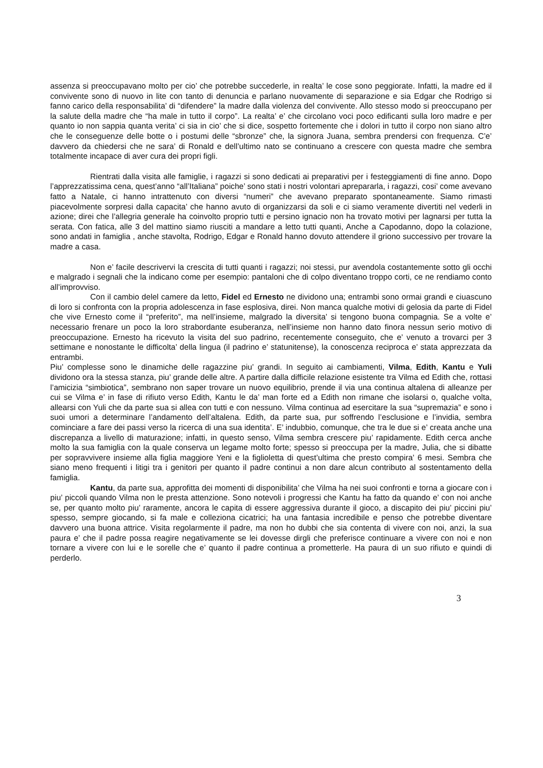assenza si preoccupavano molto per cio’ che potrebbe succederle, in realta’ le cose sono peggiorate. Infatti, la madre ed il convivente sono di nuovo in lite con tanto di denuncia e parlano nuovamente di separazione e sia Edgar che Rodrigo si fanno carico della responsabilita’ di “difendere” la madre dalla violenza del convivente. Allo stesso modo si preoccupano per la salute della madre che “ha male in tutto il corpo”. La realta’ e’ che circolano voci poco edificanti sulla loro madre e per quanto io non sappia quanta verita’ ci sia in cio’ che si dice, sospetto fortemente che i dolori in tutto il corpo non siano altro che le conseguenze delle botte o i postumi delle “sbronze” che, la signora Juana, sembra prendersi con frequenza. C’e’ davvero da chiedersi che ne sara’ di Ronald e dell’ultimo nato se continuano a crescere con questa madre che sembra totalmente incapace di aver cura dei propri figli.
Rientrati dalla visita alle famiglie, i ragazzi si sono dedicati ai preparativi per i festeggiamenti di fine anno. Dopo l’apprezzatissima cena, quest’anno “all’Italiana” poiche’ sono stati i nostri volontari aprepararla, i ragazzi, cosi’ come avevano fatto a Natale, ci hanno intrattenuto con diversi “numeri” che avevano preparato spontaneamente. Siamo rimasti piacevolmente sorpresi dalla capacita’ che hanno avuto di organizzarsi da soli e ci siamo veramente divertiti nel vederli in azione; direi che l’allegria generale ha coinvolto proprio tutti e persino ignacio non ha trovato motivi per lagnarsi per tutta la serata. Con fatica, alle 3 del mattino siamo riusciti a mandare a letto tutti quanti, Anche a Capodanno, dopo la colazione, sono andati in famiglia , anche stavolta, Rodrigo, Edgar e Ronald hanno dovuto attendere il griono successivo per trovare la madre a casa.
Non e’ facile descrivervi la crescita di tutti quanti i ragazzi; noi stessi, pur avendola costantemente sotto gli occhi e malgrado i segnali che la indicano come per esempio: pantaloni che di colpo diventano troppo corti, ce ne rendiamo conto all’improvviso.
Con il cambio delel camere da letto, Fidel ed Ernesto ne dividono una; entrambi sono ormai grandi e ciuascuno di loro si confronta con la propria adolescenza in fase esplosiva, direi. Non manca qualche motivi di gelosia da parte di Fidel che vive Ernesto come il “preferito”, ma nell’insieme, malgrado la diversita’ si tengono buona compagnia. Se a volte e’ necessario frenare un poco la loro strabordante esuberanza, nell’insieme non hanno dato finora nessun serio motivo di preoccupazione. Ernesto ha ricevuto la visita del suo padrino, recentemente conseguito, che e’ venuto a trovarci per 3 settimane e nonostante le difficolta’ della lingua (il padrino e’ statunitense), la conoscenza reciproca e’ stata apprezzata da entrambi.
Piu’ complesse sono le dinamiche delle ragazzine piu’ grandi. In seguito ai cambiamenti, Vilma, Edith, Kantu e Yuli dividono ora la stessa stanza, piu’ grande delle altre. A partire dalla difficile relazione esistente tra Vilma ed Edith che, rottasi l’amicizia “simbiotica”, sembrano non saper trovare un nuovo equilibrio, prende il via una continua altalena di alleanze per cui se Vilma e’ in fase di rifiuto verso Edith, Kantu le da’ man forte ed a Edith non rimane che isolarsi o, qualche volta, allearsi con Yuli che da parte sua si allea con tutti e con nessuno. Vilma continua ad esercitare la sua “supremazia” e sono i suoi umori a determinare l’andamento dell’altalena. Edith, da parte sua, pur soffrendo l’esclusione e l’invidia, sembra cominciare a fare dei passi verso la ricerca di una sua identita’. E’ indubbio, comunque, che tra le due si e’ creata anche una discrepanza a livello di maturazione; infatti, in questo senso, Vilma sembra crescere piu’ rapidamente. Edith cerca anche molto la sua famiglia con la quale conserva un legame molto forte; spesso si preoccupa per la madre, Julia, che si dibatte per sopravvivere insieme alla figlia maggiore Yeni e la figlioletta di quest’ultima che presto compira’ 6 mesi. Sembra che siano meno frequenti i litigi tra i genitori per quanto il padre continui a non dare alcun contributo al sostentamento della famiglia.
Kantu, da parte sua, approfitta dei momenti di disponibilita’ che Vilma ha nei suoi confronti e torna a giocare con i piu’ piccoli quando Vilma non le presta attenzione. Sono notevoli i progressi che Kantu ha fatto da quando e’ con noi anche se, per quanto molto piu’ raramente, ancora le capita di essere aggressiva durante il gioco, a discapito dei piu’ piccini piu’ spesso, sempre giocando, si fa male e colleziona cicatrici; ha una fantasia incredibile e penso che potrebbe diventare davvero una buona attrice. Visita regolarmente il padre, ma non ho dubbi che sia contenta di vivere con noi, anzi, la sua paura e’ che il padre possa reagire negativamente se lei dovesse dirgli che preferisce continuare a vivere con noi e non tornare a vivere con lui e le sorelle che e’ quanto il padre continua a prometterle. Ha paura di un suo rifiuto e quindi di perderlo.
3